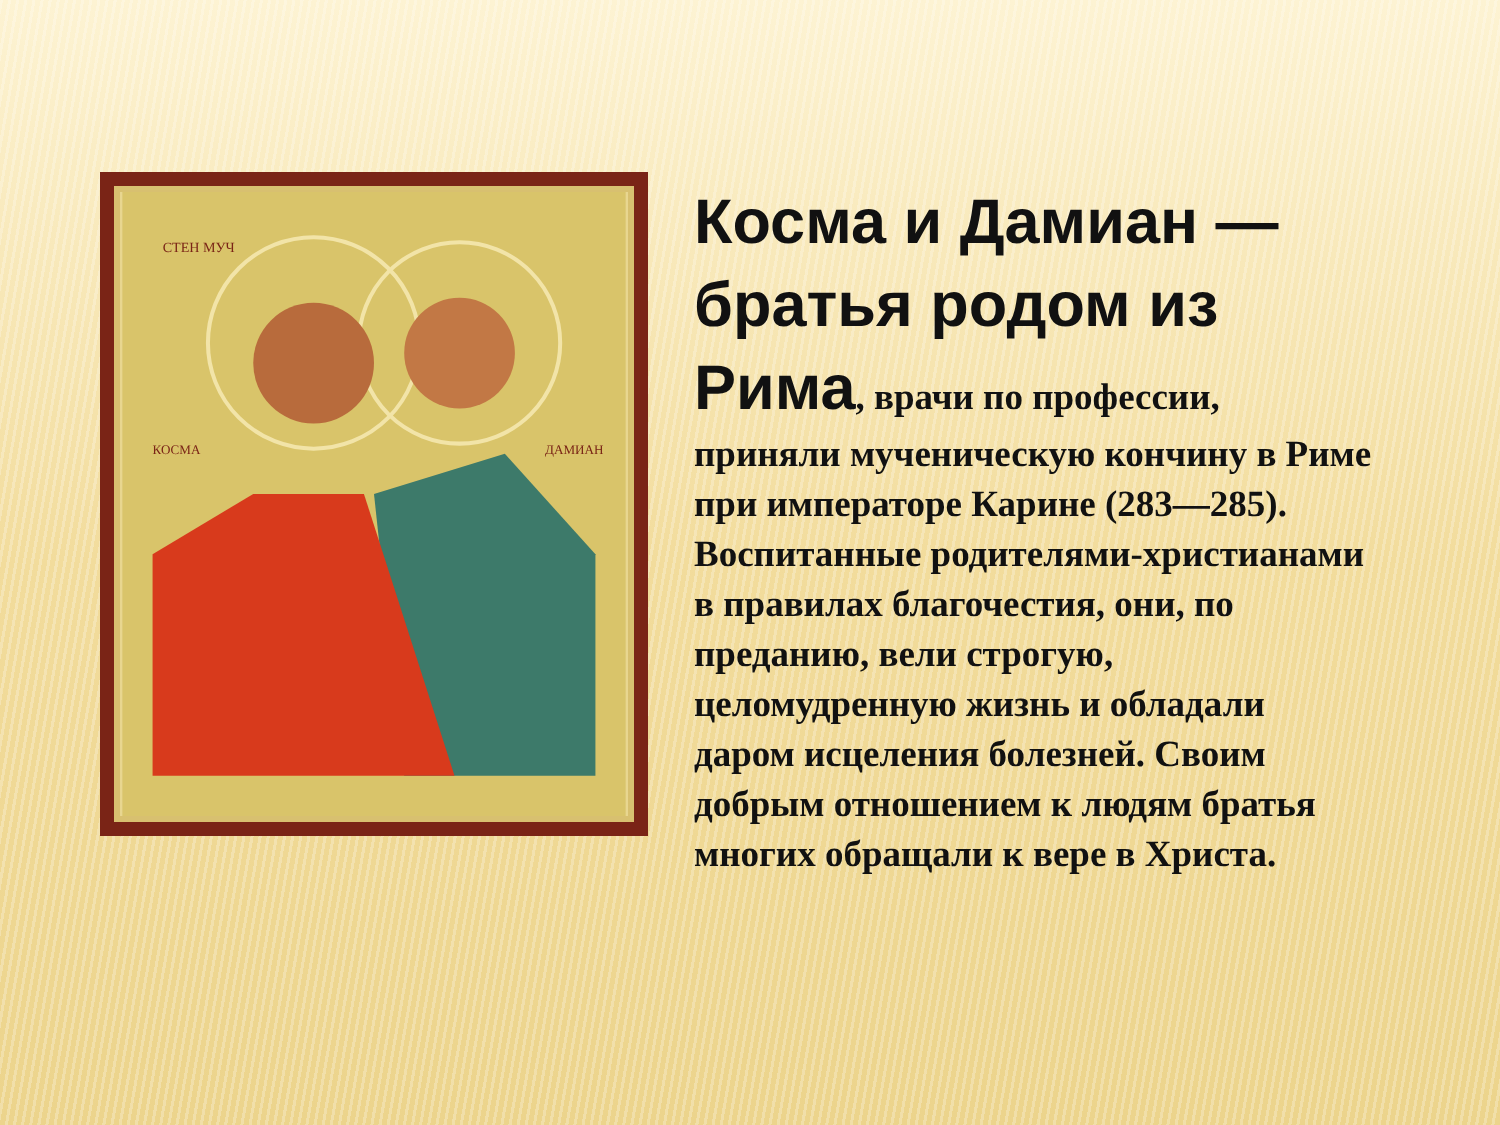СТЕН МУЧ
КОСМА
ДАМИАН
Косма и Дамиан — братья родом из Рима, врачи по профессии, приняли мученическую кончину в Риме при императоре Карине (283—285). Воспитанные родителями-христианами в правилах благочестия, они, по преданию, вели строгую, целомудренную жизнь и обладали даром исцеления болезней. Своим добрым отношением к людям братья многих обращали к вере в Христа.